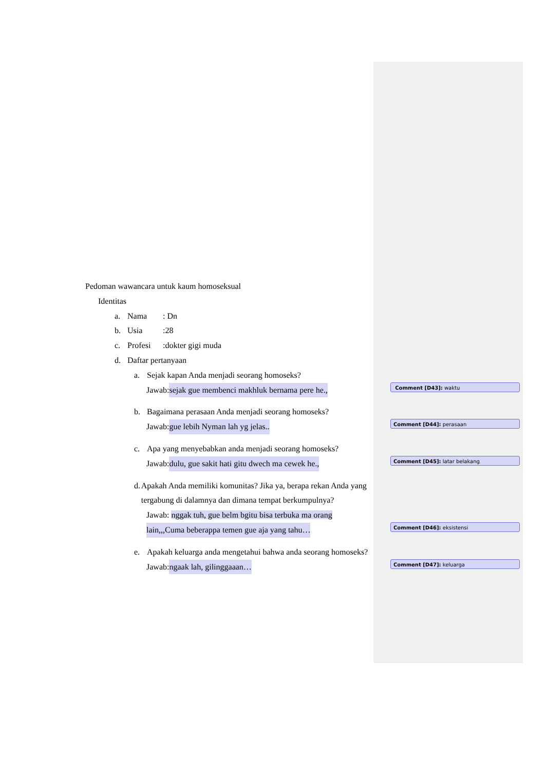Pedoman wawancara untuk kaum homoseksual
Identitas
a. Nama: Dn
b. Usia:28
c. Profesi:dokter gigi muda
d. Daftar pertanyaan
a. Sejak kapan Anda menjadi seorang homoseks?
Jawab: sejak gue membenci makhluk bernama pere he.,
Comment [D43]: waktu
b. Bagaimana perasaan Anda menjadi seorang homoseks?
Jawab: gue lebih Nyman lah yg jelas..
Comment [D44]: perasaan
c. Apa yang menyebabkan anda menjadi seorang homoseks?
Jawab: dulu, gue sakit hati gitu dwech ma cewek he.,
Comment [D45]: latar belakang
d. Apakah Anda memiliki komunitas? Jika ya, berapa rekan Anda yang tergabung di dalamnya dan dimana tempat berkumpulnya?
Jawab: nggak tuh, gue belm bgitu bisa terbuka ma orang
lain,,,Cuma beberappa temen gue aja yang tahu…
Comment [D46]: eksistensi
e. Apakah keluarga anda mengetahui bahwa anda seorang homoseks?
Jawab: ngaak lah, gilinggaaan…
Comment [D47]: keluarga